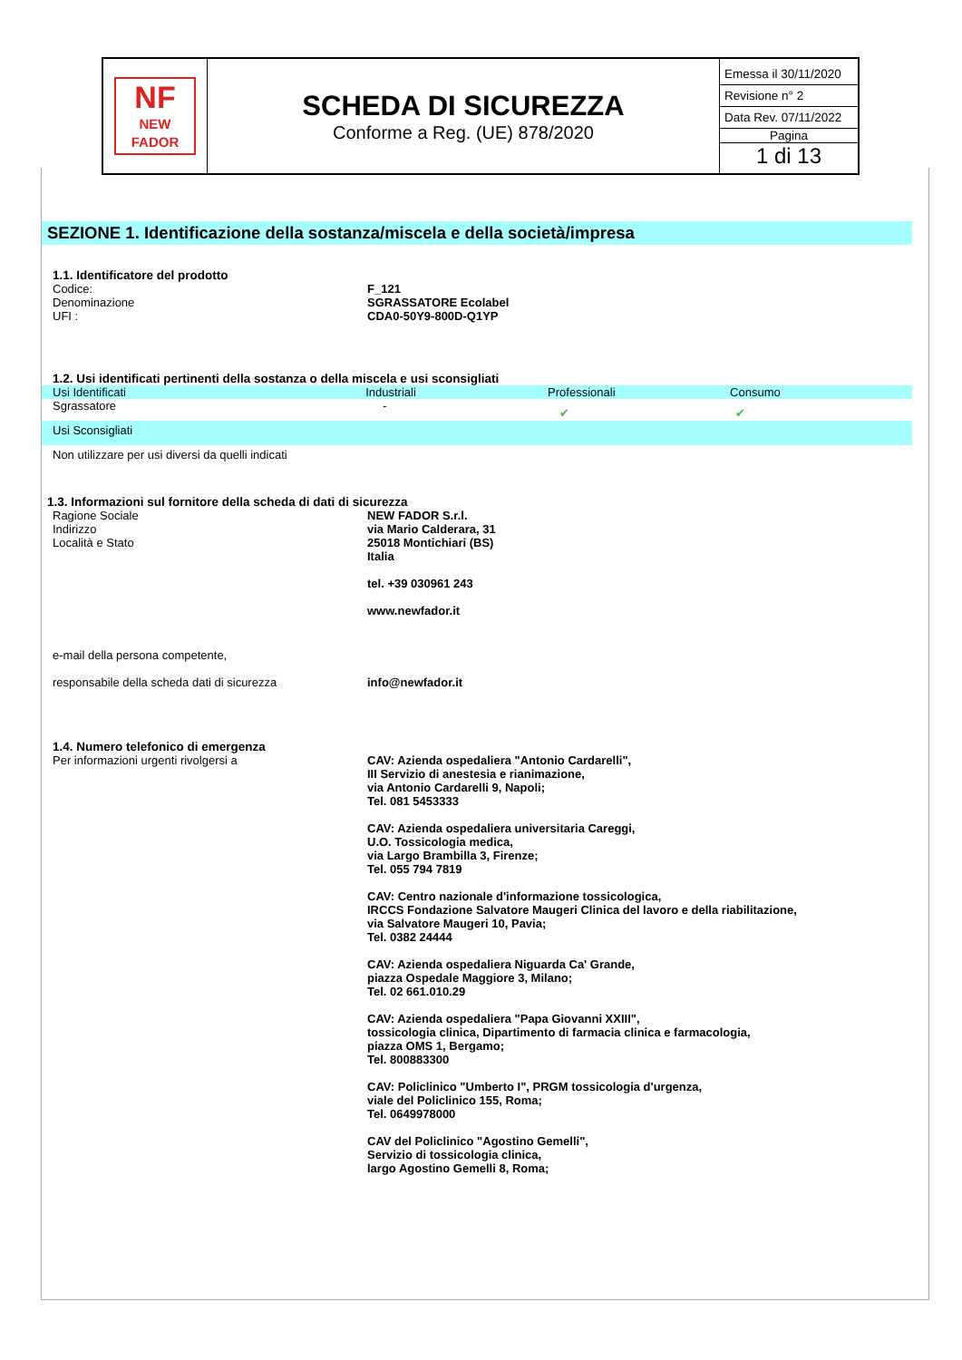| NF NEW FADOR | SCHEDA DI SICUREZZA Conforme a Reg. (UE) 878/2020 | Emessa il 30/11/2020 Revisione n° 2 Data Rev. 07/11/2022 Pagina 1 di 13 |
SEZIONE 1. Identificazione della sostanza/miscela e della società/impresa
1.1. Identificatore del prodotto
Codice: F_121
Denominazione SGRASSATORE Ecolabel
UFI : CDA0-50Y9-800D-Q1YP
1.2. Usi identificati pertinenti della sostanza o della miscela e usi sconsigliati
Usi Identificati Industriali Professionali Consumo
Sgrassatore -
✔ ✔
Usi Sconsigliati
Non utilizzare per usi diversi da quelli indicati
1.3. Informazioni sul fornitore della scheda di dati di sicurezza
Ragione Sociale
Indirizzo
Località e Stato
NEW FADOR S.r.l.
via Mario Calderara, 31
25018 Montichiari (BS)
Italia
tel. +39 030961 243
www.newfador.it
e-mail della persona competente,
responsabile della scheda dati di sicurezza
info@newfador.it
1.4. Numero telefonico di emergenza
Per informazioni urgenti rivolgersi a CAV: Azienda ospedaliera "Antonio Cardarelli",
III Servizio di anestesia e rianimazione,
via Antonio Cardarelli 9, Napoli;
Tel. 081 5453333
CAV: Azienda ospedaliera universitaria Careggi,
U.O. Tossicologia medica,
via Largo Brambilla 3, Firenze;
Tel. 055 794 7819
CAV: Centro nazionale d'informazione tossicologica,
IRCCS Fondazione Salvatore Maugeri Clinica del lavoro e della riabilitazione,
via Salvatore Maugeri 10, Pavia;
Tel. 0382 24444
CAV: Azienda ospedaliera Niguarda Ca' Grande,
piazza Ospedale Maggiore 3, Milano;
Tel. 02 661.010.29
CAV: Azienda ospedaliera "Papa Giovanni XXIII",
tossicologia clinica, Dipartimento di farmacia clinica e farmacologia,
piazza OMS 1, Bergamo;
Tel. 800883300
CAV: Policlinico "Umberto I", PRGM tossicologia d'urgenza,
viale del Policlinico 155, Roma;
Tel. 0649978000
CAV del Policlinico "Agostino Gemelli",
Servizio di tossicologia clinica,
largo Agostino Gemelli 8, Roma;